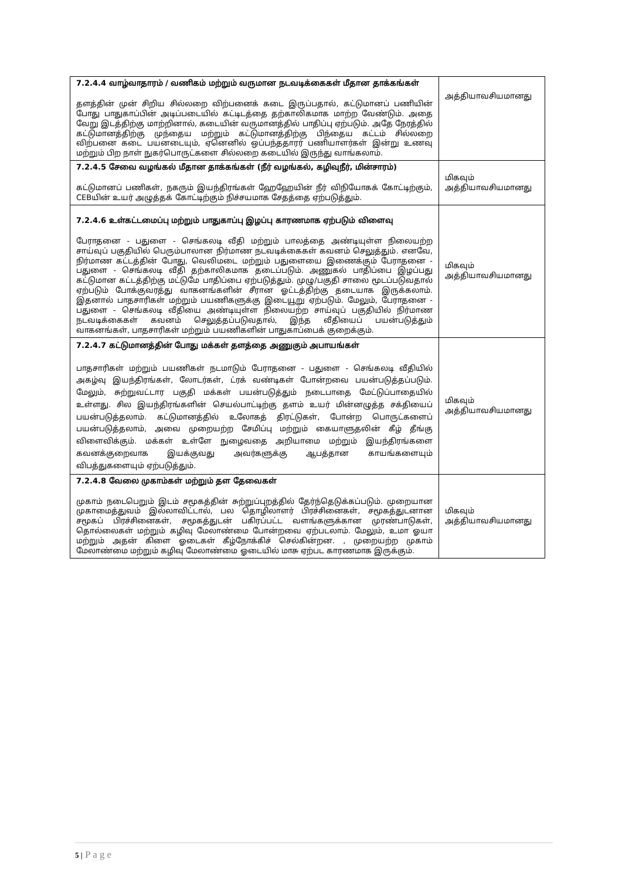| 7.2.4.4 வாழ்வாதாரம் / வணிகம் மற்றும் வருமான நடவடிக்கைகள் மீதான தாக்கங்கள் தளத்தின் முன் சிறிய சில்லறை விற்பனைக் கடை இருப்பதால், கட்டுமானப் பணியின் போது பாதுகாப்பின் அடிப்படையில் கட்டிடத்தை தற்காலிகமாக மாற்ற வேண்டும். அதை வேறு இடத்திற்கு மாற்றினால், கடையின் வருமானத்தில் பாதிப்பு ஏற்படும். அதே நேரத்தில் கட்டுமானத்திற்கு முந்தைய மற்றும் கட்டுமானத்திற்கு பிந்தைய கட்டம் சில்லறை விற்பனை கடை பயனடையும், ஏனெனில் ஒப்பந்ததாரர் பணியாளர்கள் இன்று உணவு மற்றும் பிற நாள் நுகர்பொருட்களை சில்லறை கடையில் இருந்து வாங்கலாம். | அத்தியாவசியமானது |
| 7.2.4.5 சேவை வழங்கல் மீதான தாக்கங்கள் (நீர் வழங்கல், கழிவுநீர், மின்சாரம்) கட்டுமானப் பணிகள், நகரும் இயந்திரங்கள் ஹேஹேயின் நீர் விநியோகக் கோட்டிற்கும், CEBயின் உயர் அழுத்தக் கோட்டிற்கும் நிச்சயமாக சேதத்தை ஏற்படுத்தும். | மிகவும் அத்தியாவசியமானது |
| 7.2.4.6 உள்கட்டமைப்பு மற்றும் பாதுகாப்பு இழப்பு காரணமாக ஏற்படும் விளைவு பேராதனை - பதுளை - செங்கலடி வீதி மற்றும் பாலத்தை அண்டியுள்ள நிலையற்ற சாய்வுப் பகுதியில் பெரும்பாலான நிர்மாண நடவடிக்கைகள் கவனம் செலுத்தும். எனவே, நிர்மாண கட்டத்தின் போது, வெலிமடை மற்றும் பதுளையை இணைக்கும் பேராதனை - பதுளை - செங்கலடி வீதி தற்காலிகமாக தடைப்படும். அணுகல் பாதிப்பை இழப்பது கட்டுமான கட்டத்திற்கு மட்டுமே பாதிப்பை ஏற்படுத்தும். முழு/பகுதி சாலை மூடப்படுவதால் ஏற்படும் போக்குவரத்து வாகனங்களின் சீரான ஓட்டத்திற்கு தடையாக இருக்கலாம். இதனால் பாதசாரிகள் மற்றும் பயணிகளுக்கு இடையூறு ஏற்படும். மேலும், பேராதனை - பதுளை - செங்கலடி வீதியை அண்டியுள்ள நிலையற்ற சாய்வுப் பகுதியில் நிர்மாண நடவடிக்கைகள் கவனம் செலுத்தப்படுவதால், இந்த வீதியைப் பயன்படுத்தும் வாகனங்கள், பாதசாரிகள் மற்றும் பயணிகளின் பாதுகாப்பைக் குறைக்கும். | மிகவும் அத்தியாவசியமானது |
| 7.2.4.7 கட்டுமானத்தின் போது மக்கள் தளத்தை அணுகும் அபாயங்கள் பாதசாரிகள் மற்றும் பயணிகள் நடமாடும் பேராதனை - பதுளை - செங்கலடி வீதியில் அகழ்வு இயந்திரங்கள், லோடர்கள், ட்ரக் வண்டிகள் போன்றவை பயன்படுத்தப்படும். மேலும், சுற்றுவட்டார பகுதி மக்கள் பயன்படுத்தும் நடைபாதை மேட்டுப்பாதையில் உள்ளது. சில இயந்திரங்களின் செயல்பாட்டிற்கு தளம் உயர் மின்னழுத்த சக்தியைப் பயன்படுத்தலாம். கட்டுமானத்தில் உலோகத் திரட்டுகள், போன்ற பொருட்களைப் பயன்படுத்தலாம், அவை முறையற்ற சேமிப்பு மற்றும் கையாளுதலின் கீழ் தீங்கு விளைவிக்கும். மக்கள் உள்ளே நுழைவதை அறியாமை மற்றும் இயந்திரங்களை கவனக்குறைவாக இயக்குவது அவர்களுக்கு ஆபத்தான காயங்களையும் விபத்துகளையும் ஏற்படுத்தும். | மிகவும் அத்தியாவசியமானது |
| 7.2.4.8 வேலை முகாம்கள் மற்றும் தள தேவைகள் முகாம் நடைபெறும் இடம் சமூகத்தின் சுற்றுப்புறத்தில் தேர்ந்தெடுக்கப்படும். முறையான முகாமைத்துவம் இல்லாவிட்டால், பல தொழிலாளர் பிரச்சினைகள், சமூகத்துடனான சமூகப் பிரச்சினைகள், சமூகத்துடன் பகிரப்பட்ட வளங்களுக்கான முரண்பாடுகள், தொல்லைகள் மற்றும் கழிவு மேலாண்மை போன்றவை ஏற்படலாம். மேலும், உமா ஓயா மற்றும் அதன் கிளை ஓடைகள் கீழ்நோக்கிச் செல்கின்றன. , முறையற்ற முகாம் மேலாண்மை மற்றும் கழிவு மேலாண்மை ஓடையில் மாசு ஏற்பட காரணமாக இருக்கும். | மிகவும் அத்தியாவசியமானது |
5 | Page